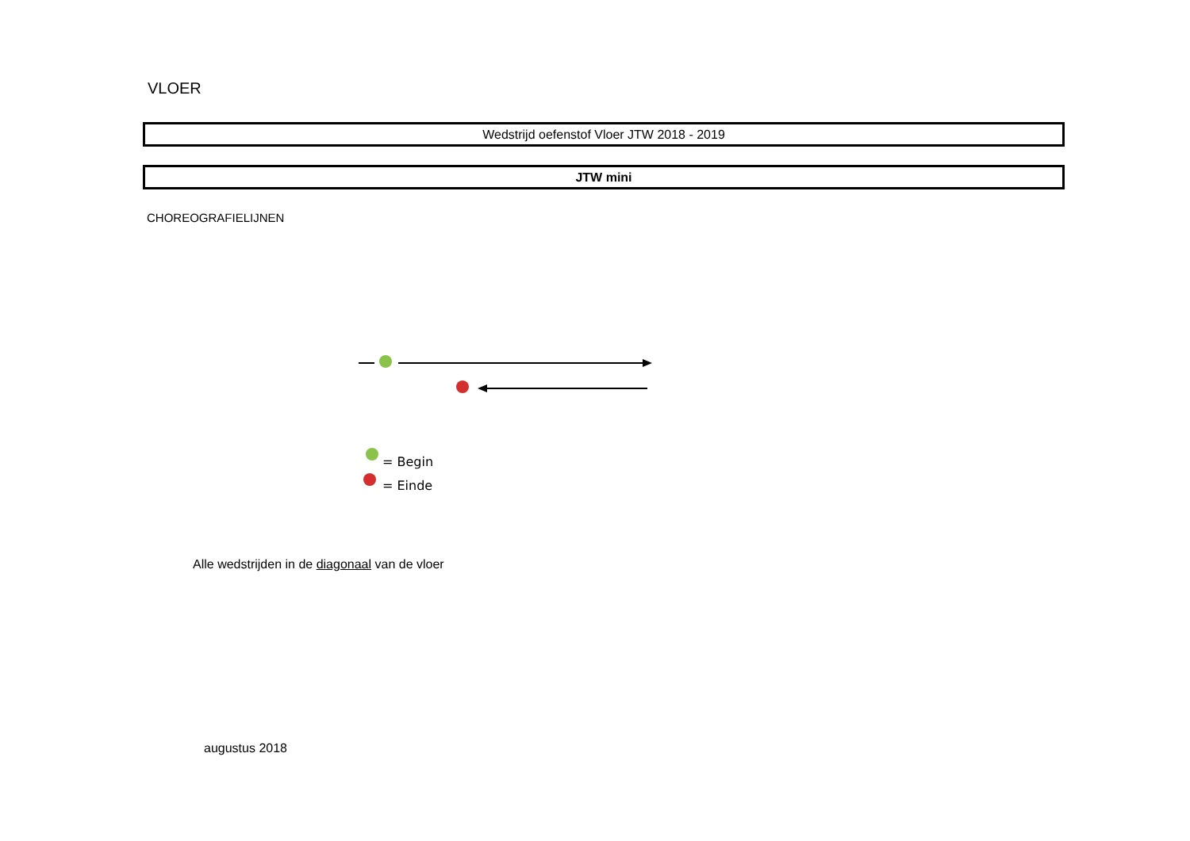VLOER
Wedstrijd oefenstof Vloer JTW 2018 - 2019
JTW mini
CHOREOGRAFIELIJNEN
= Begin
= Einde
Alle wedstrijden in de diagonaal van de vloer
augustus 2018